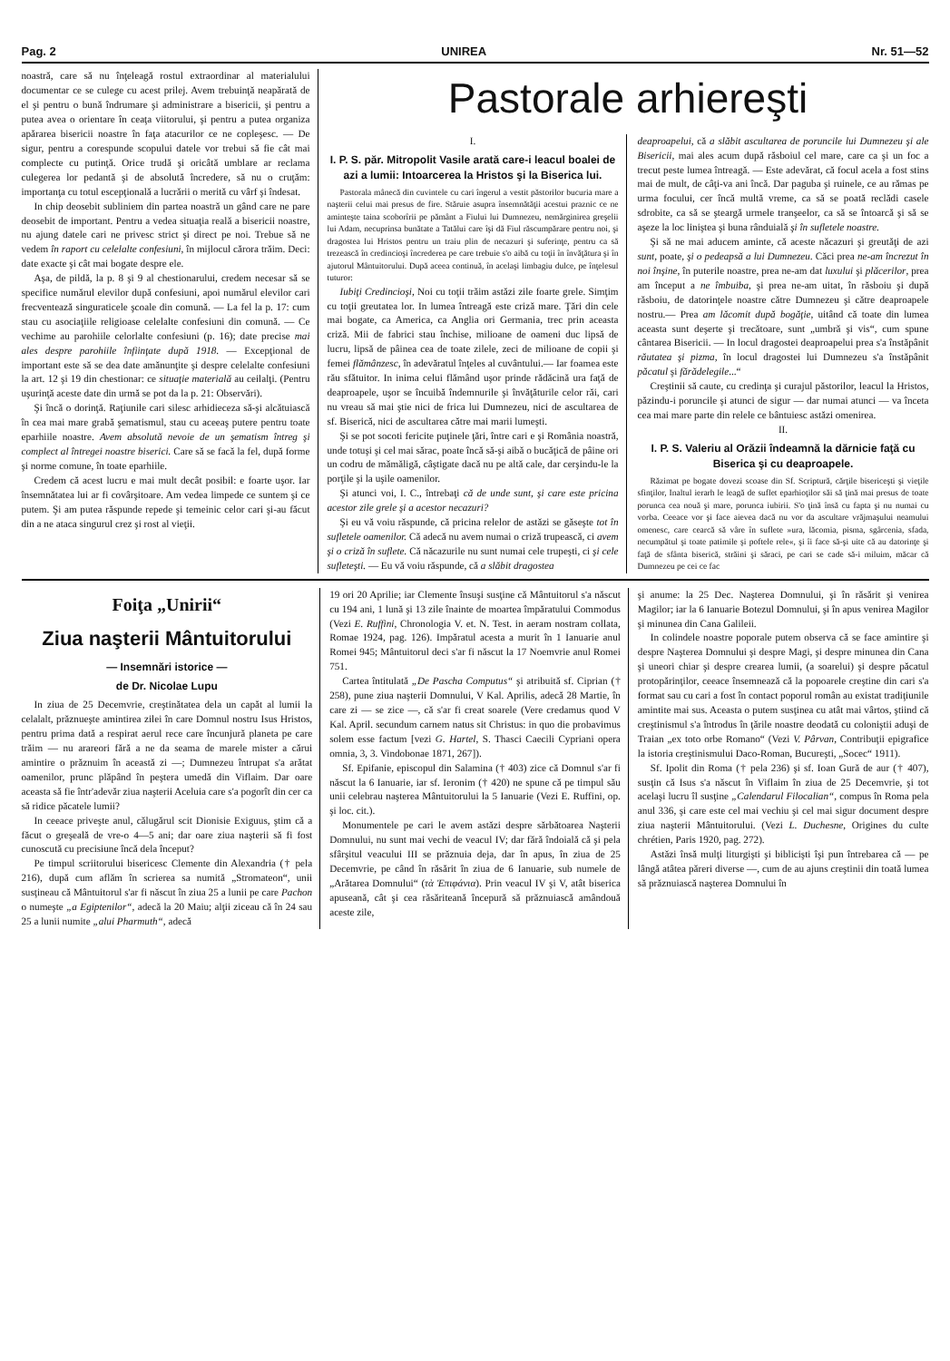Pag. 2 UNIREA Nr. 51—52
noastră, care să nu înţeleagă rostul extraordinar al materialului documentar ce se culege cu acest prilej. Avem trebuinţă neapărată de el şi pentru o bună îndrumare şi administrare a bisericii, şi pentru a putea avea o orientare în ceaţa viitorului, şi pentru a putea organiza apărarea bisericii noastre în faţa atacurilor ce ne copleşesc. — De sigur, pentru a corespunde scopului datele vor trebui să fie cât mai complecte cu putinţă. Orice trudă şi oricâtă umblare ar reclama culegerea lor pedantă şi de absolută încredere, să nu o cruţăm: importanţa cu totul escepţională a lucrării o merită cu vârf şi îndesat.
In chip deosebit subliniem din partea noastră un gând care ne pare deosebit de important. Pentru a vedea situaţia reală a bisericii noastre, nu ajung datele cari ne privesc strict şi direct pe noi. Trebue să ne vedem în raport cu celelalte confesiuni, în mijlocul cărora trăim. Deci: date exacte şi cât mai bogate despre ele.
Aşa, de pildă, la p. 8 şi 9 al chestionarului, credem necesar să se specifice numărul elevilor după confesiuni, apoi numărul elevilor cari frecventează singuraticele şcoale din comună. — La fel la p. 17: cum stau cu asociaţiile religioase celelalte confesiuni din comună. — Ce vechime au parohiile celorlalte confesiuni (p. 16); date precise mai ales despre parohiile înfiinţate după 1918. — Excepţional de important este să se dea date amănunţite şi despre celelalte confesiuni la art. 12 şi 19 din chestionar: ce situaţie materială au ceilalţi. (Pentru uşurinţă aceste date din urmă se pot da la p. 21: Observări).
Şi încă o dorinţă. Raţiunile cari silesc arhidieceza să-şi alcătuiască în cea mai mare grabă şematismul, stau cu aceeaş putere pentru toate eparhiile noastre. Avem absolută nevoie de un şematism întreg şi complect al întregei noastre biserici. Care să se facă la fel, după forme şi norme comune, în toate eparhiile.
Credem că acest lucru e mai mult decât posibil: e foarte uşor. Iar însemnătatea lui ar fi covârşitoare. Am vedea limpede ce suntem şi ce putem. Şi am putea răspunde repede şi temeinic celor cari şi-au făcut din a ne ataca singurul crez şi rost al vieţii.
Pastorale arhiereşti
I.
I. P. S. păr. Mitropolit Vasile arată care-i leacul boalei de azi a lumii: Intoarcerea la Hristos şi la Biserica lui.
Pastorala mânecă din cuvintele cu cari îngerul a vestit păstorilor bucuria mare a naşterii celui mai presus de fire. Stăruie asupra însemnătăţii acestui praznic ce ne aminteşte taina scoborîrii pe pământ a Fiului lui Dumnezeu, nemărginirea greşelii lui Adam, necuprinsa bunătate a Tatălui care îşi dă Fiul răscumpărare pentru noi, şi dragostea lui Hristos pentru un traiu plin de necazuri şi suferinţe, pentru ca să trezească în credincioşi încrederea pe care trebuie s'o aibă cu toţii în învăţătura şi în ajutorul Mântuitorului. După aceea continuă, în acelaşi limbagiu dulce, pe înţelesul tuturor:
Iubiţi Credincioşi, Noi cu toţii trăim astăzi zile foarte grele. Simţim cu toţii greutatea lor. In lumea întreagă este criză mare. Ţări din cele mai bogate, ca America, ca Anglia ori Germania, trec prin aceasta criză. Mii de fabrici stau închise, milioane de oameni duc lipsă de lucru, lipsă de pâinea cea de toate zilele, zeci de milioane de copii şi femei flămânzesc, în adevăratul înţeles al cuvântului.— Iar foamea este rău sfătuitor. In inima celui flămând uşor prinde rădăcină ura faţă de deaproapele, uşor se încuibă îndemnurile şi învăţăturile celor răi, cari nu vreau să mai ştie nici de frica lui Dumnezeu, nici de ascultarea de sf. Biserică, nici de ascultarea către mai marii lumeşti.
Şi se pot socoti fericite puţinele ţări, între cari e şi România noastră, unde totuşi şi cel mai sărac, poate încă să-şi aibă o bucăţică de pâine ori un codru de mămăligă, câştigate dacă nu pe altă cale, dar cerşindu-le la porţile şi la uşile oamenilor.
Şi atunci voi, I. C., întrebaţi că de unde sunt, şi care este pricina acestor zile grele şi a acestor necazuri?
Şi eu vă voiu răspunde, că pricina relelor de astăzi se găseşte tot în sufletele oamenilor. Că adecă nu avem numai o criză trupească, ci avem şi o criză în suflete. Că năcazurile nu sunt numai cele trupeşti, ci şi cele sufleteşti. — Eu vă voiu răspunde, că a slăbit dragostea
deaproapelui, că a slăbit ascultarea de poruncile lui Dumnezeu şi ale Bisericii, mai ales acum după răsboiul cel mare, care ca şi un foc a trecut peste lumea întreagă. — Este adevărat, că focul acela a fost stins mai de mult, de câţi-va ani încă. Dar paguba şi ruinele, ce au rămas pe urma focului, cer încă multă vreme, ca să se poată reclădi casele sdrobite, ca să se şteargă urmele tranşeelor, ca să se întoarcă şi să se aşeze la loc liniştea şi buna rânduială şi în sufletele noastre.
Şi să ne mai aducem aminte, că aceste năcazuri şi greutăţi de azi sunt, poate, şi o pedeapsă a lui Dumnezeu. Căci prea ne-am încrezut în noi înşine, în puterile noastre, prea ne-am dat luxului şi plăcerilor, prea am început a ne îmbuiba, şi prea ne-am uitat, în răsboiu şi după răsboiu, de datorinţele noastre către Dumnezeu şi către deaproapele nostru.— Prea am lăcomit după bogăţie, uitând că toate din lumea aceasta sunt deşerte şi trecătoare, sunt „umbră şi vis“, cum spune cântarea Bisericii. — In locul dragostei deaproapelui prea s'a înstăpânit răutatea şi pizma, în locul dragostei lui Dumnezeu s'a înstăpânit păcatul şi fărădelegile...“
Creştinii să caute, cu credinţa şi curajul păstorilor, leacul la Hristos, păzindu-i poruncile şi atunci de sigur — dar numai atunci — va înceta cea mai mare parte din relele ce bântuiesc astăzi omenirea.
II.
I. P. S. Valeriu al Orăzii îndeamnă la dărnicie faţă cu Biserica şi cu deaproapele.
Răzimat pe bogate dovezi scoase din Sf. Scriptură, cărţile bisericeşti şi vieţile sfinţilor, Inaltul ierarh le leagă de suflet eparhioţilor săi să ţină mai presus de toate porunca cea nouă şi mare, porunca iubirii. S'o ţină însă cu fapta şi nu numai cu vorba. Ceeace vor şi face aievea dacă nu vor da ascultare vrăjmaşului neamului omenesc, care cearcă să vâre în suflete »ura, lăcomia, pisma, sgârcenia, sfada, necumpătul şi toate patimile şi poftele rele«, şi îi face să-şi uite că au datorinţe şi faţă de sfânta biserică, străini şi săraci, pe cari se cade să-i miluim, măcar că Dumnezeu pe cei ce fac
Foiţa „Unirii“
Ziua naşterii Mântuitorului
— Insemnări istorice —
de Dr. Nicolae Lupu
In ziua de 25 Decemvrie, creştinătatea dela un capăt al lumii la celalalt, prăznueşte amintirea zilei în care Domnul nostru Isus Hristos, pentru prima dată a respirat aerul rece care încunjură planeta pe care trăim — nu arareori fără a ne da seama de marele mister a cărui amintire o prăznuim în această zi —; Dumnezeu întrupat s'a arătat oamenilor, prunc plăpând în peştera umedă din Viflaim. Dar oare aceasta să fie într'adevăr ziua naşterii Aceluia care s'a pogorît din cer ca să ridice păcatele lumii?
In ceeace priveşte anul, călugărul scit Dionisie Exiguus, ştim că a făcut o greşeală de vre-o 4—5 ani; dar oare ziua naşterii să fi fost cunoscută cu precisiune încă dela început?
Pe timpul scriitorului bisericesc Clemente din Alexandria († pela 216), după cum aflăm în scrierea sa numită „Stromateon“, unii susţineau că Mântuitorul s'ar fi născut în ziua 25 a lunii pe care Pachon o numeşte „a Egiptenilor“, adecă la 20 Maiu; alţii ziceau că în 24 sau 25 a lunii numite „alui Pharmuth“, adecă
19 ori 20 Aprilie; iar Clemente însuşi susţine că Mântuitorul s'a născut cu 194 ani, 1 lună şi 13 zile înainte de moartea împăratului Commodus (Vezi E. Ruffini, Chronologia V. et. N. Test. in aeram nostram collata, Romae 1924, pag. 126). Impăratul acesta a murit în 1 Ianuarie anul Romei 945; Mântuitorul deci s'ar fi născut la 17 Noemvrie anul Romei 751.
Cartea întitulată „De Pascha Computus“ şi atribuită sf. Ciprian († 258), pune ziua naşterii Domnului, V Kal. Aprilis, adecă 28 Martie, în care zi — se zice —, că s'ar fi creat soarele (Vere credamus quod V Kal. April. secundum carnem natus sit Christus: in quo die probavimus solem esse factum [vezi G. Hartel, S. Thasci Caecili Cypriani opera omnia, 3, 3. Vindobonae 1871, 267]).
Sf. Epifanie, episcopul din Salamina († 403) zice că Domnul s'ar fi născut la 6 Ianuarie, iar sf. Ieronim († 420) ne spune că pe timpul său unii celebrau naşterea Mântuitorului la 5 Ianuarie (Vezi E. Ruffini, op. şi loc. cit.).
Monumentele pe cari le avem astăzi despre sărbătoarea Naşterii Domnului, nu sunt mai vechi de veacul IV; dar fără îndoială că şi pela sfârşitul veacului III se prăznuia deja, dar în apus, în ziua de 25 Decemvrie, pe când în răsărit în ziua de 6 Ianuarie, sub numele de „Arătarea Domnului“ (τὰ Ἐπιφάνια). Prin veacul IV şi V, atât biserica apuseană, cât şi cea răsăriteană începură să prăznuiască amândouă aceste zile,
şi anume: la 25 Dec. Naşterea Domnului, şi în răsărit şi venirea Magilor; iar la 6 Ianuarie Botezul Domnului, şi în apus venirea Magilor şi minunea din Cana Galileii.
In colindele noastre poporale putem observa că se face amintire şi despre Naşterea Domnului şi despre Magi, şi despre minunea din Cana şi uneori chiar şi despre crearea lumii, (a soarelui) şi despre păcatul protopărinţilor, ceeace însemnează că la popoarele creştine din cari s'a format sau cu cari a fost în contact poporul român au existat tradiţiunile amintite mai sus. Aceasta o putem susţinea cu atât mai vârtos, ştiind că creştinismul s'a întrodus în ţările noastre deodată cu coloniştii aduşi de Traian „ex toto orbe Romano“ (Vezi V. Pârvan, Contribuţii epigrafice la istoria creştinismului Daco-Roman, Bucureşti, „Socec“ 1911).
Sf. Ipolit din Roma († pela 236) şi sf. Ioan Gură de aur († 407), susţin că Isus s'a născut în Viflaim în ziua de 25 Decemvrie, şi tot acelaşi lucru îl susţine „Calendarul Filocalian“, compus în Roma pela anul 336, şi care este cel mai vechiu şi cel mai sigur document despre ziua naşterii Mântuitorului. (Vezi L. Duchesne, Origines du culte chrétien, Paris 1920, pag. 272).
Astăzi însă mulţi liturgişti şi biblicişti îşi pun întrebarea că — pe lângă atâtea păreri diverse —, cum de au ajuns creştinii din toată lumea să prăznuiască naşterea Domnului în